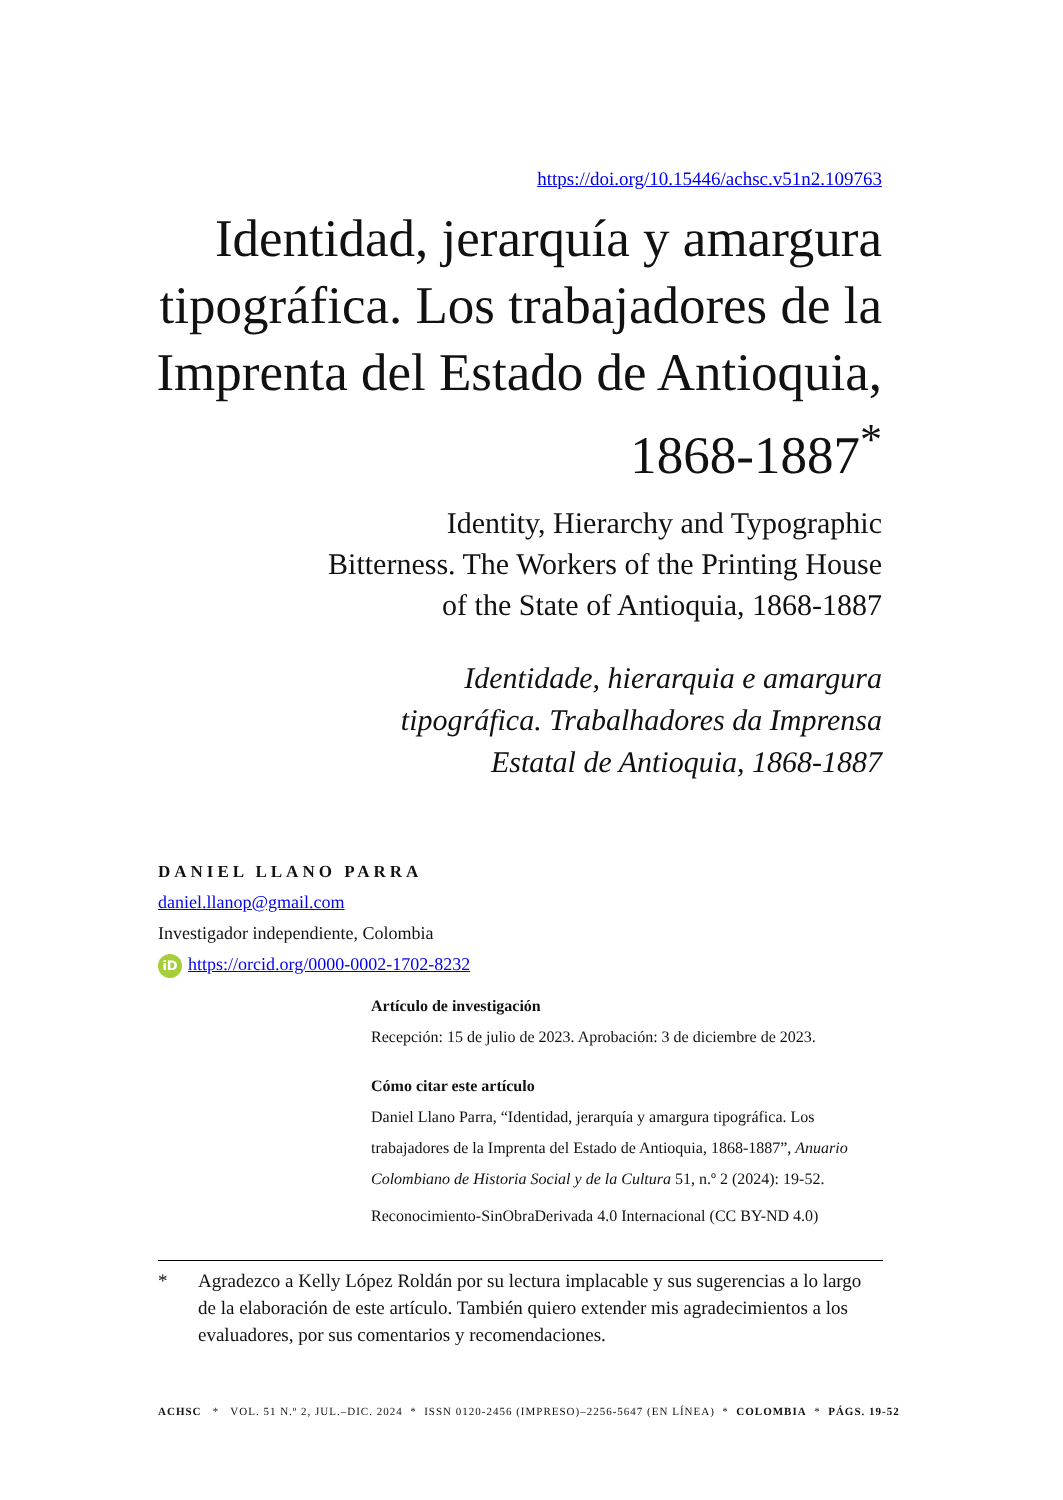https://doi.org/10.15446/achsc.v51n2.109763
Identidad, jerarquía y amargura tipográfica. Los trabajadores de la Imprenta del Estado de Antioquia, 1868-1887<sup>*</sup>
Identity, Hierarchy and Typographic
Bitterness. The Workers of the Printing House
of the State of Antioquia, 1868-1887
Identidade, hierarquia e amargura
tipográfica. Trabalhadores da Imprensa
Estatal de Antioquia, 1868-1887
DANIEL LLANO PARRA
daniel.llanop@gmail.com
Investigador independiente, Colombia
iD https://orcid.org/0000-0002-1702-8232
Artículo de investigación
Recepción: 15 de julio de 2023. Aprobación: 3 de diciembre de 2023.
Cómo citar este artículo
Daniel Llano Parra, “Identidad, jerarquía y amargura tipográfica. Los trabajadores de la Imprenta del Estado de Antioquia, 1868-1887”, Anuario Colombiano de Historia Social y de la Cultura 51, n.º 2 (2024): 19-52.
Reconocimiento-SinObraDerivada 4.0 Internacional (CC BY-ND 4.0)
* Agradezco a Kelly López Roldán por su lectura implacable y sus sugerencias a lo largo de la elaboración de este artículo. También quiero extender mis agradecimientos a los evaluadores, por sus comentarios y recomendaciones.
ACHSC * VOL. 51 N.º 2, JUL.–DIC. 2024 * ISSN 0120-2456 (IMPRESO)–2256-5647 (EN LÍNEA) * COLOMBIA * PÁGS. 19-52